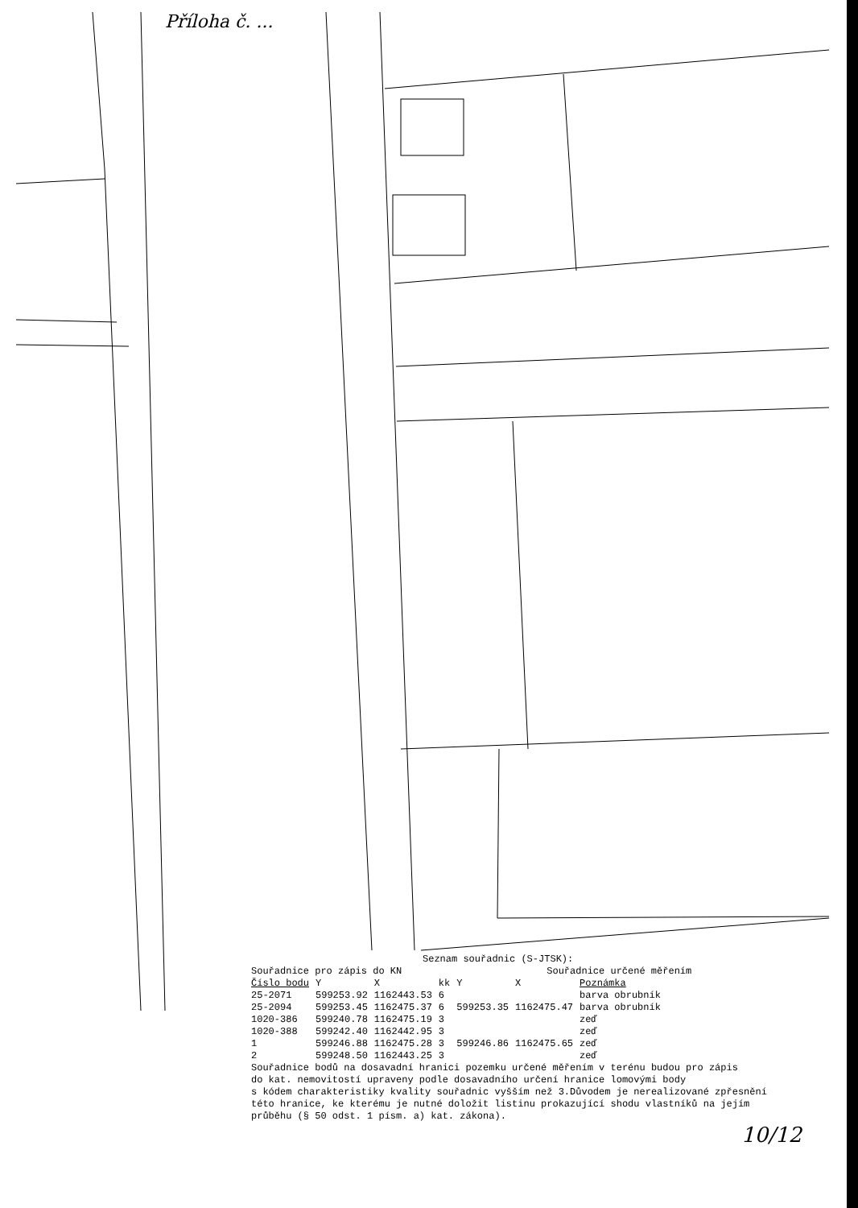Příloha č. ...
591/3 1258 589/2 589/1 591/1 590 1259 586/2 586/3 25-2071 2 6.05 1020-388 5.44 586/5 1474 640/1 586/17 586/18 32.47 (32.28) 585 25-2094 (6.10) 1020-386 6.41 1 586/16 16.62 586/15 1475/1 1475/2
Seznam souřadnic (S-JTSK):
Souřadnice pro zápis do KN Souřadnice určené měřením
| Číslo bodu | Y | X | kk | Y | X | Poznámka |
| --- | --- | --- | --- | --- | --- | --- |
| 25-2071 | 599253.92 | 1162443.53 | 6 | | | barva obrubník |
| 25-2094 | 599253.45 | 1162475.37 | 6 | 599253.35 | 1162475.47 | barva obrubník |
| 1020-386 | 599240.78 | 1162475.19 | 3 | | | zeď |
| 1020-388 | 599242.40 | 1162442.95 | 3 | | | zeď |
| 1 | 599246.88 | 1162475.28 | 3 | 599246.86 | 1162475.65 | zeď |
| 2 | 599248.50 | 1162443.25 | 3 | | | zeď |
Souřadnice bodů na dosavadní hranici pozemku určené měřením v terénu budou pro zápis
do kat. nemovitostí upraveny podle dosavadního určení hranice lomovými body
s kódem charakteristiky kvality souřadnic vyšším než 3.Důvodem je nerealizované zpřesnění
této hranice, ke kterému je nutné doložit listinu prokazující shodu vlastníků na jejím
průběhu (§ 50 odst. 1 písm. a) kat. zákona).
10/12